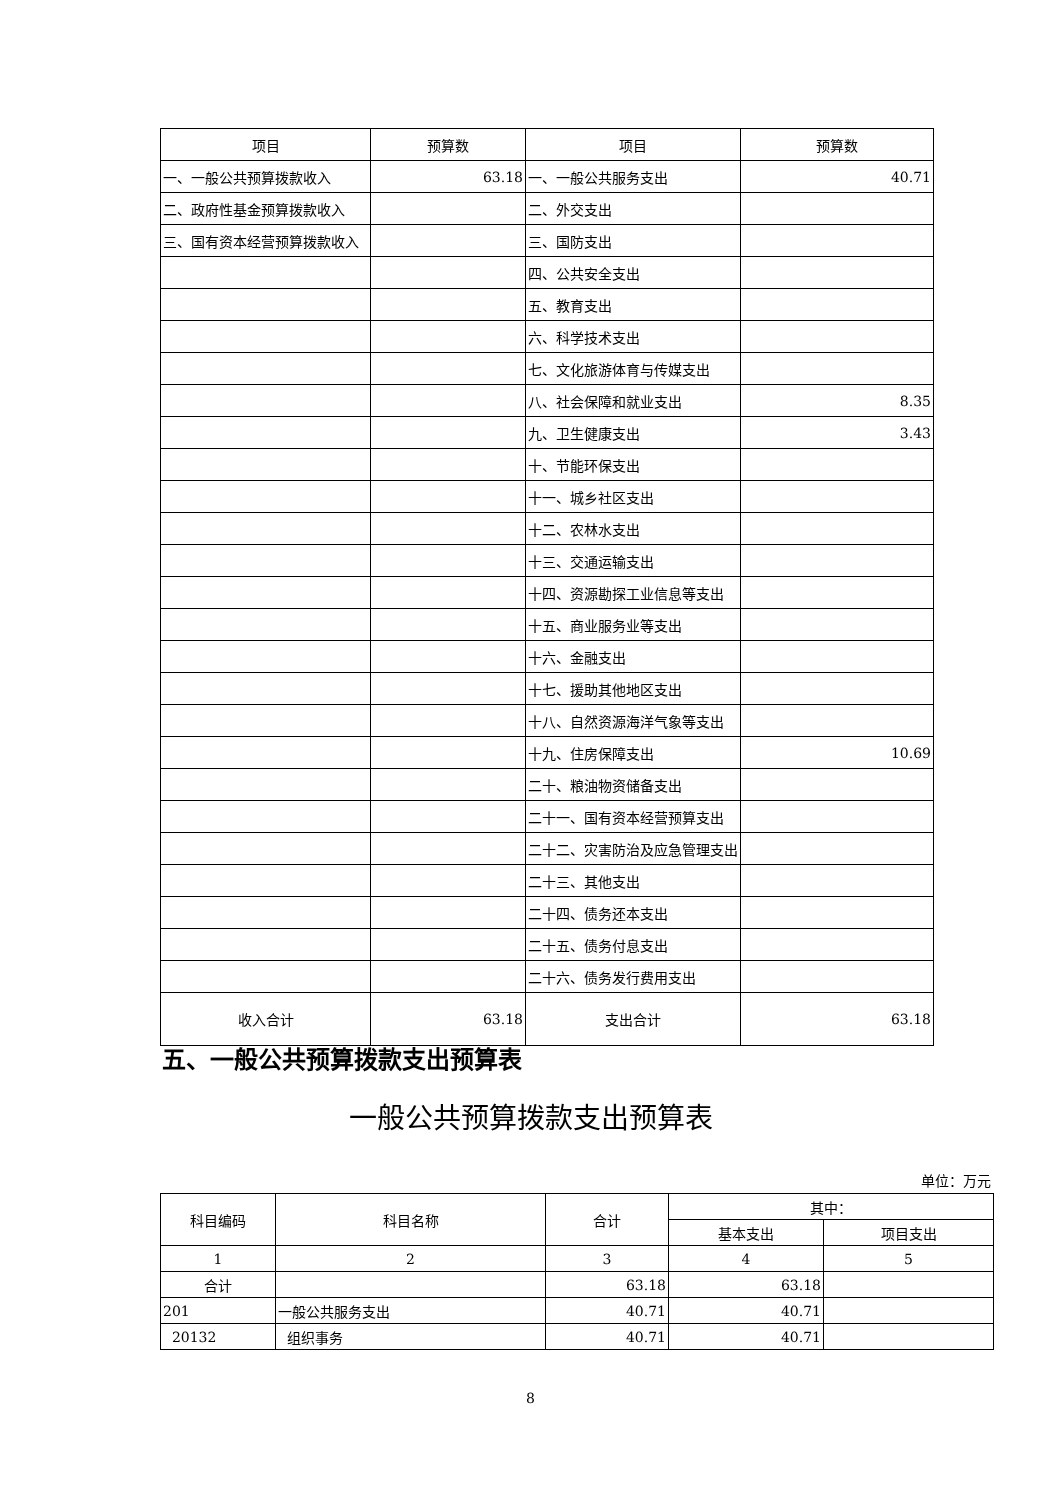| 项目 | 预算数 | 项目 | 预算数 |
| --- | --- | --- | --- |
| 一、一般公共预算拨款收入 | 63.18 | 一、一般公共服务支出 | 40.71 |
| 二、政府性基金预算拨款收入 | | 二、外交支出 | |
| 三、国有资本经营预算拨款收入 | | 三、国防支出 | |
| | | 四、公共安全支出 | |
| | | 五、教育支出 | |
| | | 六、科学技术支出 | |
| | | 七、文化旅游体育与传媒支出 | |
| | | 八、社会保障和就业支出 | 8.35 |
| | | 九、卫生健康支出 | 3.43 |
| | | 十、节能环保支出 | |
| | | 十一、城乡社区支出 | |
| | | 十二、农林水支出 | |
| | | 十三、交通运输支出 | |
| | | 十四、资源勘探工业信息等支出 | |
| | | 十五、商业服务业等支出 | |
| | | 十六、金融支出 | |
| | | 十七、援助其他地区支出 | |
| | | 十八、自然资源海洋气象等支出 | |
| | | 十九、住房保障支出 | 10.69 |
| | | 二十、粮油物资储备支出 | |
| | | 二十一、国有资本经营预算支出 | |
| | | 二十二、灾害防治及应急管理支出 | |
| | | 二十三、其他支出 | |
| | | 二十四、债务还本支出 | |
| | | 二十五、债务付息支出 | |
| | | 二十六、债务发行费用支出 | |
| 收入合计 | 63.18 | 支出合计 | 63.18 |
五、一般公共预算拨款支出预算表
一般公共预算拨款支出预算表
单位：万元
| 科目编码 | 科目名称 | 合计 | 其中： | |
| --- | --- | --- | --- | --- |
| | | | 基本支出 | 项目支出 |
| 1 | 2 | 3 | 4 | 5 |
| 合计 | | 63.18 | 63.18 | |
| 201 | 一般公共服务支出 | 40.71 | 40.71 | |
| 20132 | 组织事务 | 40.71 | 40.71 | |
8